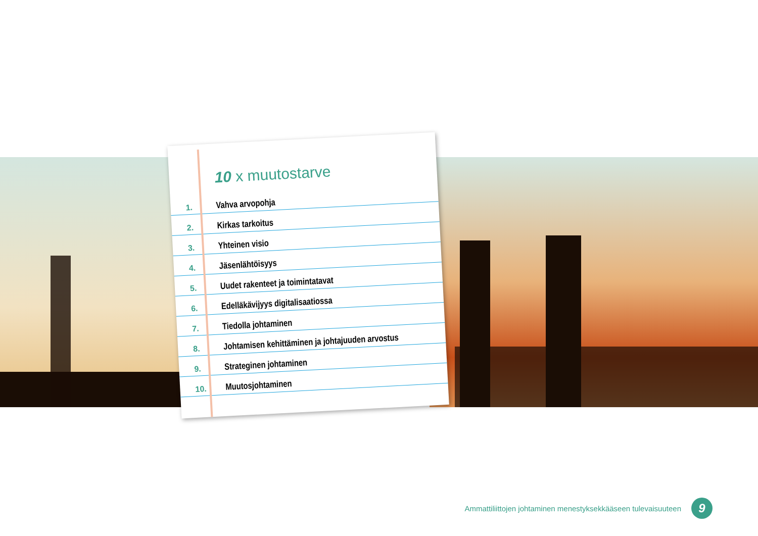10 x muutostarve
1. Vahva arvopohja
2. Kirkas tarkoitus
3. Yhteinen visio
4. Jäsenlähtöisyys
5. Uudet rakenteet ja toimintatavat
6. Edelläkävijyys digitalisaatiossa
7. Tiedolla johtaminen
8. Johtamisen kehittäminen ja johtajuuden arvostus
9. Strateginen johtaminen
10. Muutosjohtaminen
Ammattiliittojen johtaminen menestyksekkääseen tulevaisuuteen 9